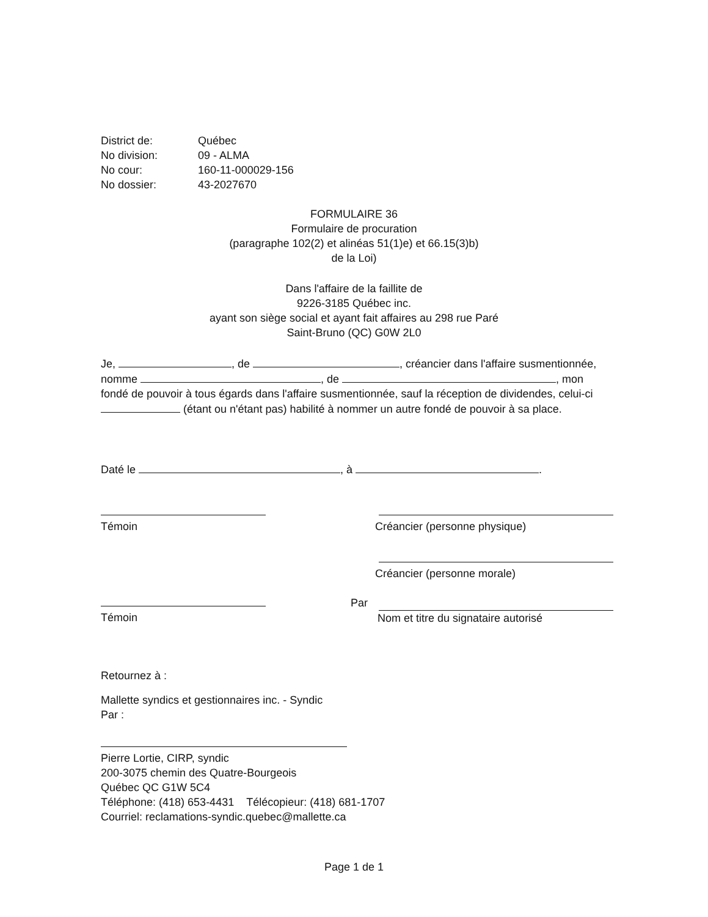District de: Québec
No division: 09 - ALMA
No cour: 160-11-000029-156
No dossier: 43-2027670
FORMULAIRE 36
Formulaire de procuration
(paragraphe 102(2) et alinéas 51(1)e) et 66.15(3)b)
de la Loi)
Dans l'affaire de la faillite de
9226-3185 Québec inc.
ayant son siège social et ayant fait affaires au 298 rue Paré
Saint-Bruno (QC) G0W 2L0
Je, , de , créancier dans l'affaire susmentionnée, nomme , de , mon fondé de pouvoir à tous égards dans l'affaire susmentionnée, sauf la réception de dividendes, celui-ci (étant ou n'étant pas) habilité à nommer un autre fondé de pouvoir à sa place.
Daté le , à .
Témoin
Témoin
Créancier (personne physique)
Créancier (personne morale)
Par
Nom et titre du signataire autorisé
Retournez à :
Mallette syndics et gestionnaires inc. - Syndic
Par :
Pierre Lortie, CIRP, syndic
200-3075 chemin des Quatre-Bourgeois
Québec QC G1W 5C4
Téléphone: (418) 653-4431 Télécopieur: (418) 681-1707
Courriel: reclamations-syndic.quebec@mallette.ca
Page 1 de 1